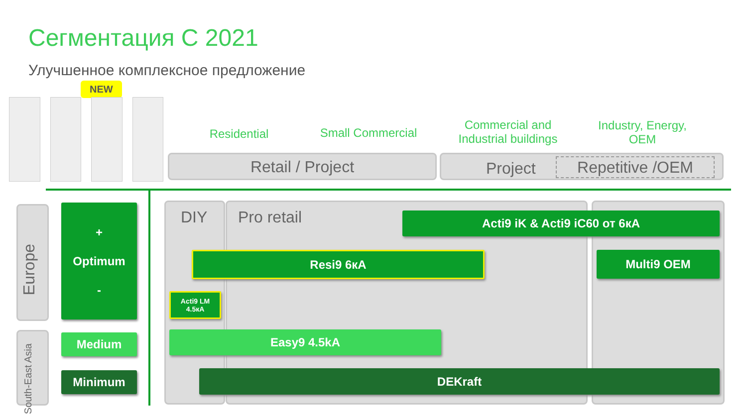Сегментация С 2021
Улучшенное комплексное предложение
NEW
Residential
Small Commercial
Commercial and Industrial buildings
Industry, Energy, OEM
Retail / Project Project Repetitive /OEM
Europe
South-East Asia
+
Optimum
-
Medium
Minimum
DIY Pro retail
Acti9 iK & Acti9 iC60 от 6кА
Resi9 6кА Multi9 OEM
Acti9 LM
4.5кА
Easy9 4.5kA
DEKraft